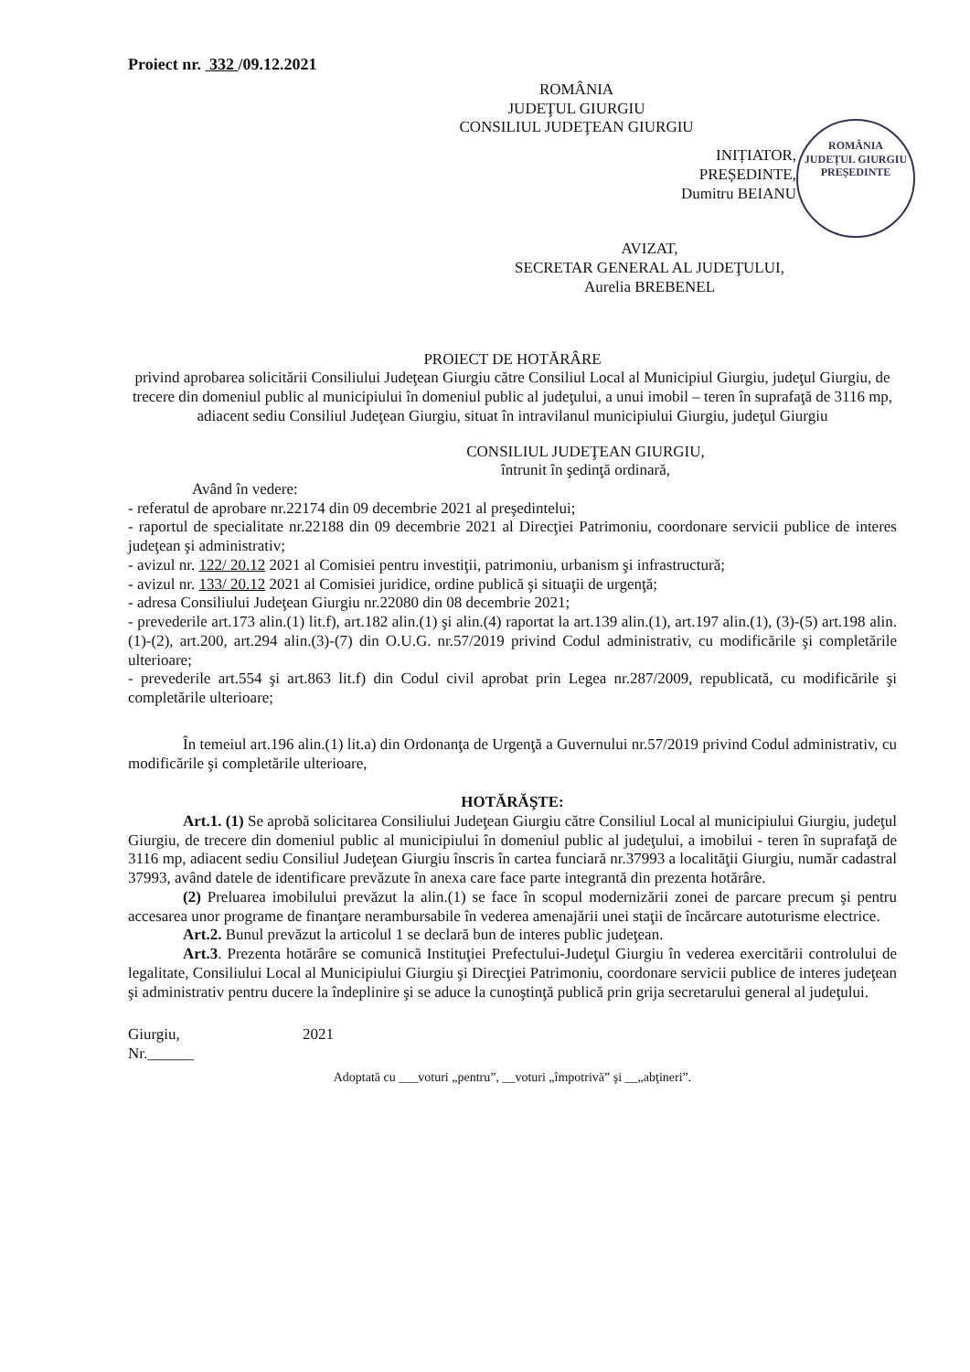Proiect nr. 332 /09.12.2021
ROMÂNIA
JUDEŢUL GIURGIU
CONSILIUL JUDEŢEAN GIURGIU
ROMÂNIA
JUDEȚUL GIURGIU
PREȘEDINTE
INIȚIATOR,
PREȘEDINTE,
Dumitru BEIANU
AVIZAT,
SECRETAR GENERAL AL JUDEŢULUI,
Aurelia BREBENEL
PROIECT DE HOTĂRÂRE
privind aprobarea solicitării Consiliului Judeţean Giurgiu către Consiliul Local al Municipiul Giurgiu, judeţul Giurgiu, de trecere din domeniul public al municipiului în domeniul public al judeţului, a unui imobil – teren în suprafaţă de 3116 mp, adiacent sediu Consiliul Judeţean Giurgiu, situat în intravilanul municipiului Giurgiu, judeţul Giurgiu
CONSILIUL JUDEŢEAN GIURGIU,
întrunit în şedinţă ordinară,
Având în vedere:
- referatul de aprobare nr.22174 din 09 decembrie 2021 al preşedintelui;
- raportul de specialitate nr.22188 din 09 decembrie 2021 al Direcţiei Patrimoniu, coordonare servicii publice de interes judeţean şi administrativ;
- avizul nr. 122/ 20.12 2021 al Comisiei pentru investiţii, patrimoniu, urbanism şi infrastructură;
- avizul nr. 133/ 20.12 2021 al Comisiei juridice, ordine publică şi situaţii de urgenţă;
- adresa Consiliului Judeţean Giurgiu nr.22080 din 08 decembrie 2021;
- prevederile art.173 alin.(1) lit.f), art.182 alin.(1) şi alin.(4) raportat la art.139 alin.(1), art.197 alin.(1), (3)-(5) art.198 alin.(1)-(2), art.200, art.294 alin.(3)-(7) din O.U.G. nr.57/2019 privind Codul administrativ, cu modificările şi completările ulterioare;
- prevederile art.554 şi art.863 lit.f) din Codul civil aprobat prin Legea nr.287/2009, republicată, cu modificările şi completările ulterioare;
În temeiul art.196 alin.(1) lit.a) din Ordonanţa de Urgenţă a Guvernului nr.57/2019 privind Codul administrativ, cu modificările şi completările ulterioare,
HOTĂRĂŞTE:
Art.1. (1) Se aprobă solicitarea Consiliului Judeţean Giurgiu către Consiliul Local al municipiului Giurgiu, judeţul Giurgiu, de trecere din domeniul public al municipiului în domeniul public al judeţului, a imobilui - teren în suprafaţă de 3116 mp, adiacent sediu Consiliul Judeţean Giurgiu înscris în cartea funciară nr.37993 a localităţii Giurgiu, număr cadastral 37993, având datele de identificare prevăzute în anexa care face parte integrantă din prezenta hotărâre.
(2) Preluarea imobilului prevăzut la alin.(1) se face în scopul modernizării zonei de parcare precum şi pentru accesarea unor programe de finanţare nerambursabile în vederea amenajării unei staţii de încărcare autoturisme electrice.
Art.2. Bunul prevăzut la articolul 1 se declară bun de interes public judeţean.
Art.3. Prezenta hotărâre se comunică Instituţiei Prefectului-Judeţul Giurgiu în vederea exercitării controlului de legalitate, Consiliului Local al Municipiului Giurgiu şi Direcţiei Patrimoniu, coordonare servicii publice de interes judeţean şi administrativ pentru ducere la îndeplinire şi se aduce la cunoştinţă publică prin grija secretarului general al judeţului.
Giurgiu, 2021
Nr.______
Adoptată cu ___voturi „pentru”, __voturi „împotrivă” şi __„abţineri”.